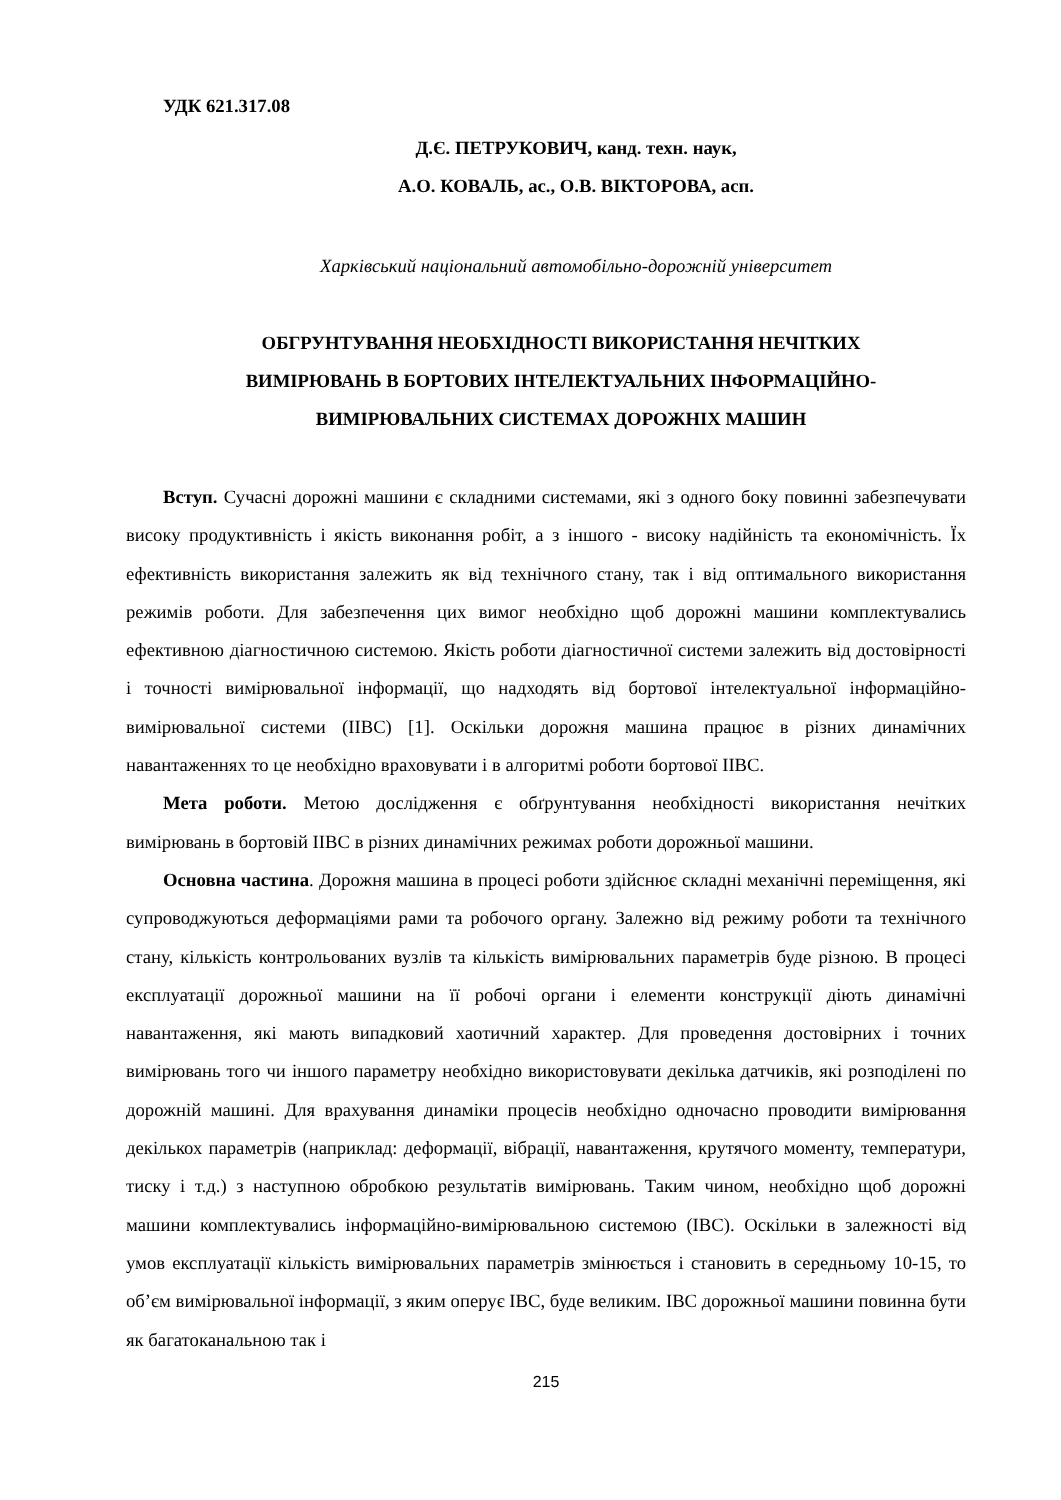УДК 621.317.08
Д.Є. ПЕТРУКОВИЧ, канд. техн. наук,
А.О. КОВАЛЬ, ас., О.В. ВІКТОРОВА, асп.
Харківський національний автомобільно-дорожній університет
ОБГРУНТУВАННЯ НЕОБХІДНОСТІ ВИКОРИСТАННЯ НЕЧІТКИХ
ВИМІРЮВАНЬ В БОРТОВИХ ІНТЕЛЕКТУАЛЬНИХ ІНФОРМАЦІЙНО-
ВИМІРЮВАЛЬНИХ СИСТЕМАХ ДОРОЖНІХ МАШИН
Вступ. Сучасні дорожні машини є складними системами, які з одного боку повинні забезпечувати високу продуктивність і якість виконання робіт, а з іншого - високу надійність та економічність. Їх ефективність використання залежить як від технічного стану, так і від оптимального використання режимів роботи. Для забезпечення цих вимог необхідно щоб дорожні машини комплектувались ефективною діагностичною системою. Якість роботи діагностичної системи залежить від достовірності і точності вимірювальної інформації, що надходять від бортової інтелектуальної інформаційно-вимірювальної системи (ІІВС) [1]. Оскільки дорожня машина працює в різних динамічних навантаженнях то це необхідно враховувати і в алгоритмі роботи бортової ІІВС.
Мета роботи. Метою дослідження є обґрунтування необхідності використання нечітких вимірювань в бортовій ІІВС в різних динамічних режимах роботи дорожньої машини.
Основна частина. Дорожня машина в процесі роботи здійснює складні механічні переміщення, які супроводжуються деформаціями рами та робочого органу. Залежно від режиму роботи та технічного стану, кількість контрольованих вузлів та кількість вимірювальних параметрів буде різною. В процесі експлуатації дорожньої машини на її робочі органи і елементи конструкції діють динамічні навантаження, які мають випадковий хаотичний характер. Для проведення достовірних і точних вимірювань того чи іншого параметру необхідно використовувати декілька датчиків, які розподілені по дорожній машині. Для врахування динаміки процесів необхідно одночасно проводити вимірювання декількох параметрів (наприклад: деформації, вібрації, навантаження, крутячого моменту, температури, тиску і т.д.) з наступною обробкою результатів вимірювань. Таким чином, необхідно щоб дорожні машини комплектувались інформаційно-вимірювальною системою (ІВС). Оскільки в залежності від умов експлуатації кількість вимірювальних параметрів змінюється і становить в середньому 10-15, то об’єм вимірювальної інформації, з яким оперує ІВС, буде великим. ІВС дорожньої машини повинна бути як багатоканальною так і
215